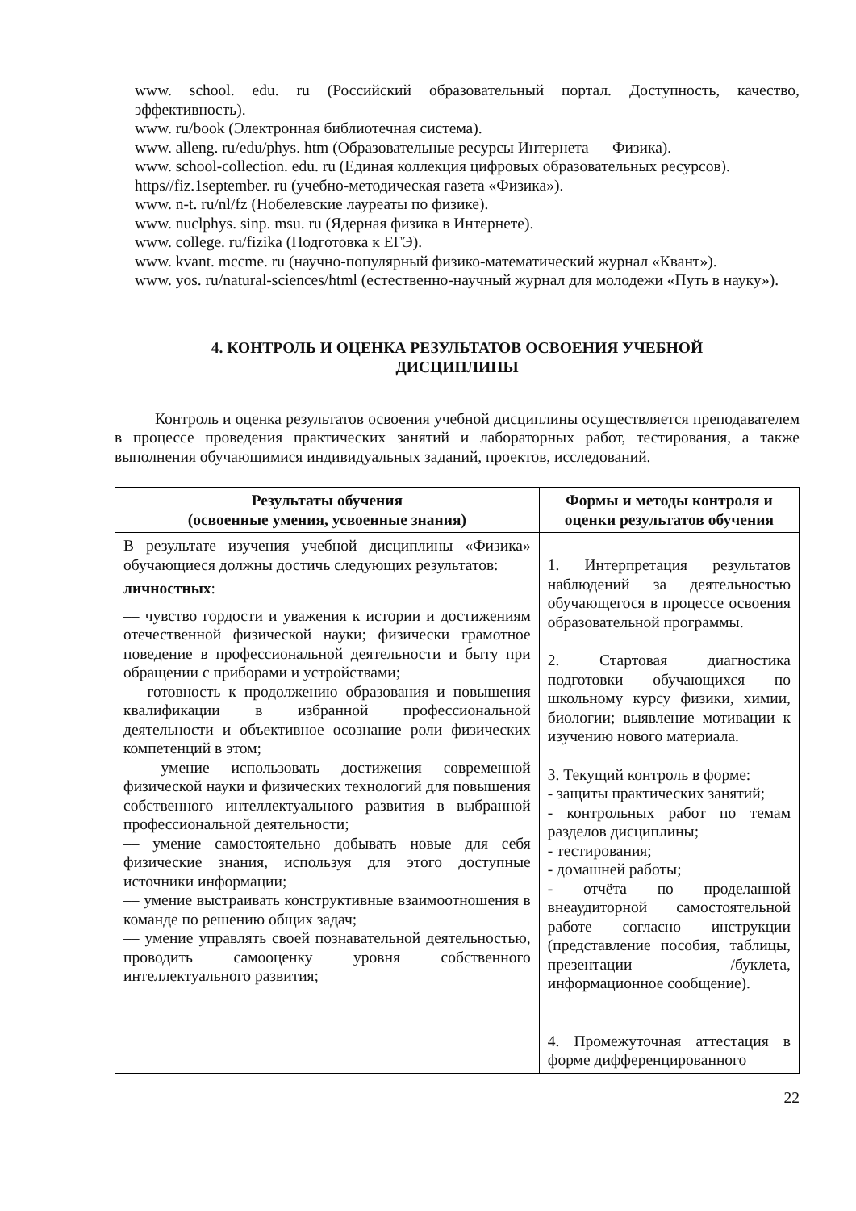www. school. edu. ru (Российский образовательный портал. Доступность, качество, эффективность).
www. ru/book (Электронная библиотечная система).
www. alleng. ru/edu/phys. htm (Образовательные ресурсы Интернета — Физика).
www. school-collection. edu. ru (Единая коллекция цифровых образовательных ресурсов).
https//fiz.1september. ru (учебно-методическая газета «Физика»).
www. n-t. ru/nl/fz (Нобелевские лауреаты по физике).
www. nuclphys. sinp. msu. ru (Ядерная физика в Интернете).
www. college. ru/fizika (Подготовка к ЕГЭ).
www. kvant. mccme. ru (научно-популярный физико-математический журнал «Квант»).
www. yos. ru/natural-sciences/html (естественно-научный журнал для молодежи «Путь в науку»).
4. КОНТРОЛЬ И ОЦЕНКА РЕЗУЛЬТАТОВ ОСВОЕНИЯ УЧЕБНОЙ
ДИСЦИПЛИНЫ
Контроль и оценка результатов освоения учебной дисциплины осуществляется преподавателем в процессе проведения практических занятий и лабораторных работ, тестирования, а также выполнения обучающимися индивидуальных заданий, проектов, исследований.
| Результаты обучения (освоенные умения, усвоенные знания) | Формы и методы контроля и оценки результатов обучения |
| --- | --- |
| В результате изучения учебной дисциплины «Физика» обучающиеся должны достичь следующих результатов: личностных : –– чувство гордости и уважения к истории и достижениям отечественной физической науки; физически грамотное поведение в профессиональной деятельности и быту при обращении с приборами и устройствами; –– готовность к продолжению образования и повышения квалификации в избранной профессиональной деятельности и объективное осознание роли физических компетенций в этом; –– умение использовать достижения современной физической науки и физических технологий для повышения собственного интеллектуального развития в выбранной профессиональной деятельности; –– умение самостоятельно добывать новые для себя физические знания, используя для этого доступные источники информации; –– умение выстраивать конструктивные взаимоотношения в команде по решению общих задач; –– умение управлять своей познавательной деятельностью, проводить самооценку уровня собственного интеллектуального развития; | 1. Интерпретация результатов наблюдений за деятельностью обучающегося в процессе освоения образовательной программы. 2. Стартовая диагностика подготовки обучающихся по школьному курсу физики, химии, биологии; выявление мотивации к изучению нового материала. 3. Текущий контроль в форме: - защиты практических занятий; - контрольных работ по темам разделов дисциплины; - тестирования; - домашней работы; - отчёта по проделанной внеаудиторной самостоятельной работе согласно инструкции (представление пособия, таблицы, презентации /буклета, информационное сообщение). 4. Промежуточная аттестация в форме дифференцированного |
22